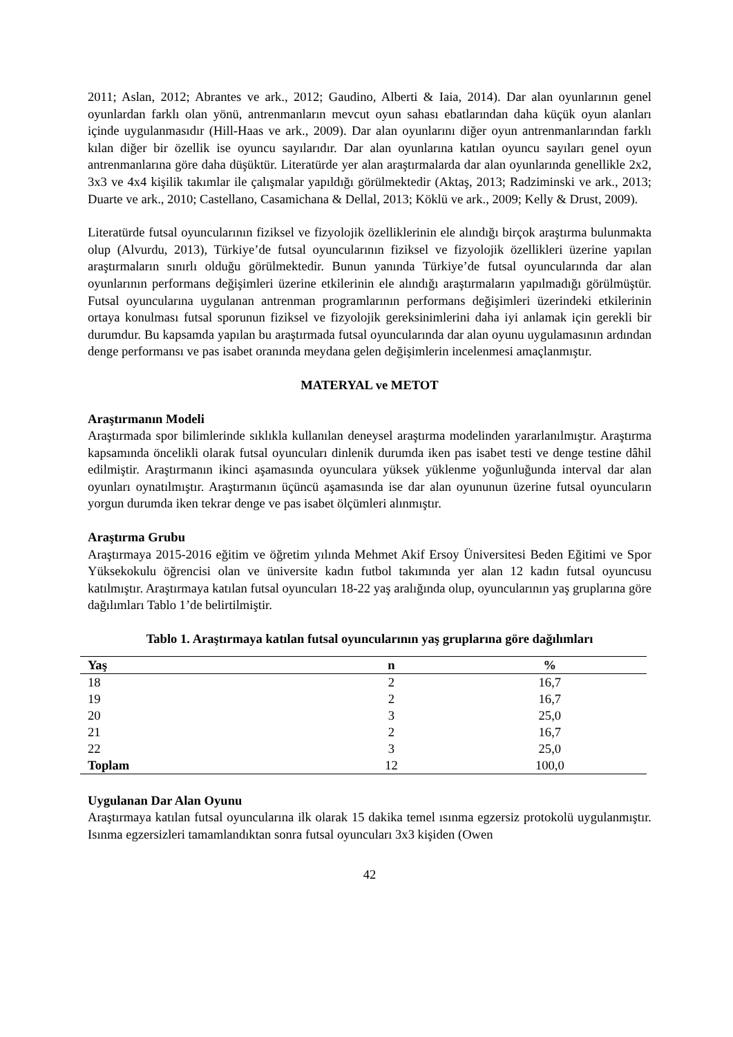2011; Aslan, 2012; Abrantes ve ark., 2012; Gaudino, Alberti & Iaia, 2014). Dar alan oyunlarının genel oyunlardan farklı olan yönü, antrenmanların mevcut oyun sahası ebatlarından daha küçük oyun alanları içinde uygulanmasıdır (Hill-Haas ve ark., 2009). Dar alan oyunlarını diğer oyun antrenmanlarından farklı kılan diğer bir özellik ise oyuncu sayılarıdır. Dar alan oyunlarına katılan oyuncu sayıları genel oyun antrenmanlarına göre daha düşüktür. Literatürde yer alan araştırmalarda dar alan oyunlarında genellikle 2x2, 3x3 ve 4x4 kişilik takımlar ile çalışmalar yapıldığı görülmektedir (Aktaş, 2013; Radziminski ve ark., 2013; Duarte ve ark., 2010; Castellano, Casamichana & Dellal, 2013; Köklü ve ark., 2009; Kelly & Drust, 2009).
Literatürde futsal oyuncularının fiziksel ve fizyolojik özelliklerinin ele alındığı birçok araştırma bulunmakta olup (Alvurdu, 2013), Türkiye’de futsal oyuncularının fiziksel ve fizyolojik özellikleri üzerine yapılan araştırmaların sınırlı olduğu görülmektedir. Bunun yanında Türkiye’de futsal oyuncularında dar alan oyunlarının performans değişimleri üzerine etkilerinin ele alındığı araştırmaların yapılmadığı görülmüştür. Futsal oyuncularına uygulanan antrenman programlarının performans değişimleri üzerindeki etkilerinin ortaya konulması futsal sporunun fiziksel ve fizyolojik gereksinimlerini daha iyi anlamak için gerekli bir durumdur. Bu kapsamda yapılan bu araştırmada futsal oyuncularında dar alan oyunu uygulamasının ardından denge performansı ve pas isabet oranında meydana gelen değişimlerin incelenmesi amaçlanmıştır.
MATERYAL ve METOT
Araştırmanın Modeli
Araştırmada spor bilimlerinde sıklıkla kullanılan deneysel araştırma modelinden yararlanılmıştır. Araştırma kapsamında öncelikli olarak futsal oyuncuları dinlenik durumda iken pas isabet testi ve denge testine dâhil edilmiştir. Araştırmanın ikinci aşamasında oyunculara yüksek yüklenme yoğunluğunda interval dar alan oyunları oynatılmıştır. Araştırmanın üçüncü aşamasında ise dar alan oyununun üzerine futsal oyuncuların yorgun durumda iken tekrar denge ve pas isabet ölçümleri alınmıştır.
Araştırma Grubu
Araştırmaya 2015-2016 eğitim ve öğretim yılında Mehmet Akif Ersoy Üniversitesi Beden Eğitimi ve Spor Yüksekokulu öğrencisi olan ve üniversite kadın futbol takımında yer alan 12 kadın futsal oyuncusu katılmıştır. Araştırmaya katılan futsal oyuncuları 18-22 yaş aralığında olup, oyuncularının yaş gruplarına göre dağılımları Tablo 1’de belirtilmiştir.
Tablo 1. Araştırmaya katılan futsal oyuncularının yaş gruplarına göre dağılımları
| Yaş | n | % |
| --- | --- | --- |
| 18 | 2 | 16,7 |
| 19 | 2 | 16,7 |
| 20 | 3 | 25,0 |
| 21 | 2 | 16,7 |
| 22 | 3 | 25,0 |
| Toplam | 12 | 100,0 |
Uygulanan Dar Alan Oyunu
Araştırmaya katılan futsal oyuncularına ilk olarak 15 dakika temel ısınma egzersiz protokolü uygulanmıştır. Isınma egzersizleri tamamlandıktan sonra futsal oyuncuları 3x3 kişiden (Owen
42